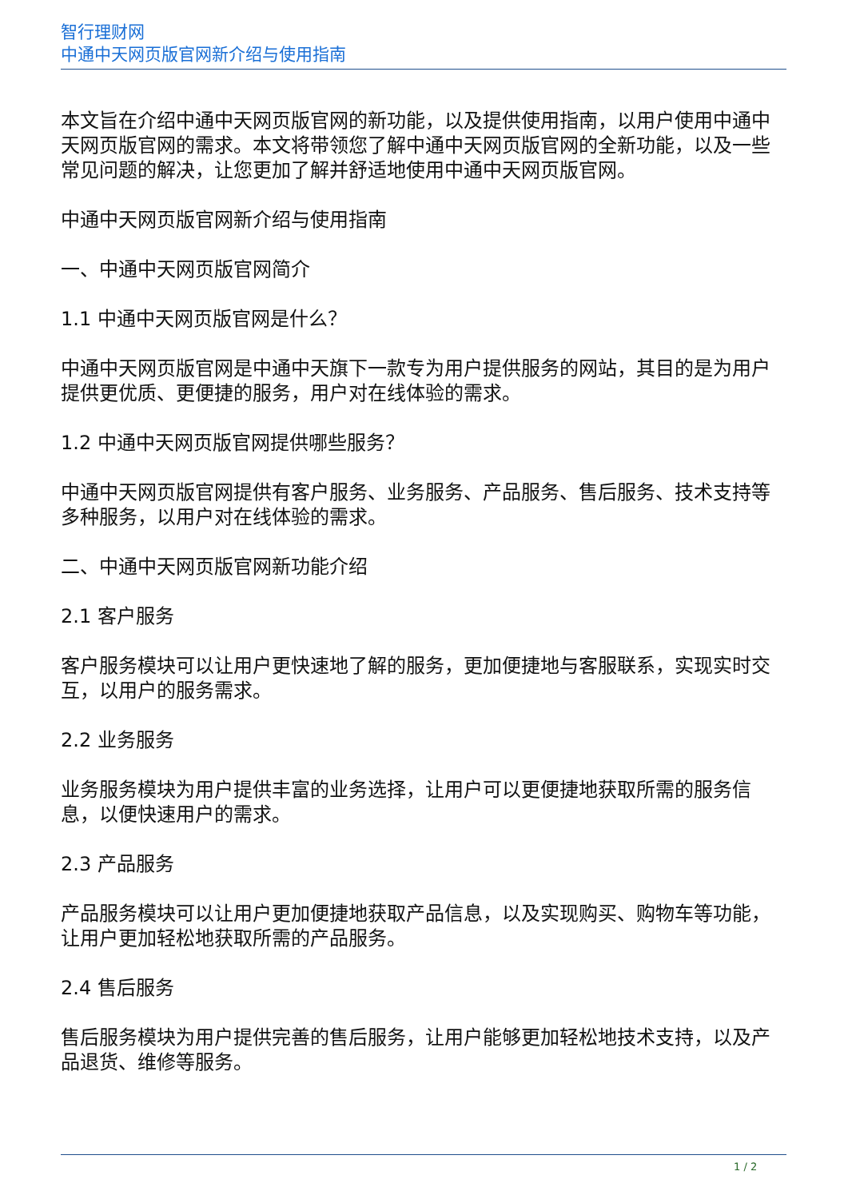智行理财网
中通中天网页版官网新介绍与使用指南
本文旨在介绍中通中天网页版官网的新功能，以及提供使用指南，以用户使用中通中天网页版官网的需求。本文将带领您了解中通中天网页版官网的全新功能，以及一些常见问题的解决，让您更加了解并舒适地使用中通中天网页版官网。
中通中天网页版官网新介绍与使用指南
一、中通中天网页版官网简介
1.1 中通中天网页版官网是什么？
中通中天网页版官网是中通中天旗下一款专为用户提供服务的网站，其目的是为用户提供更优质、更便捷的服务，用户对在线体验的需求。
1.2 中通中天网页版官网提供哪些服务？
中通中天网页版官网提供有客户服务、业务服务、产品服务、售后服务、技术支持等多种服务，以用户对在线体验的需求。
二、中通中天网页版官网新功能介绍
2.1 客户服务
客户服务模块可以让用户更快速地了解的服务，更加便捷地与客服联系，实现实时交互，以用户的服务需求。
2.2 业务服务
业务服务模块为用户提供丰富的业务选择，让用户可以更便捷地获取所需的服务信息，以便快速用户的需求。
2.3 产品服务
产品服务模块可以让用户更加便捷地获取产品信息，以及实现购买、购物车等功能，让用户更加轻松地获取所需的产品服务。
2.4 售后服务
售后服务模块为用户提供完善的售后服务，让用户能够更加轻松地技术支持，以及产品退货、维修等服务。
1 / 2